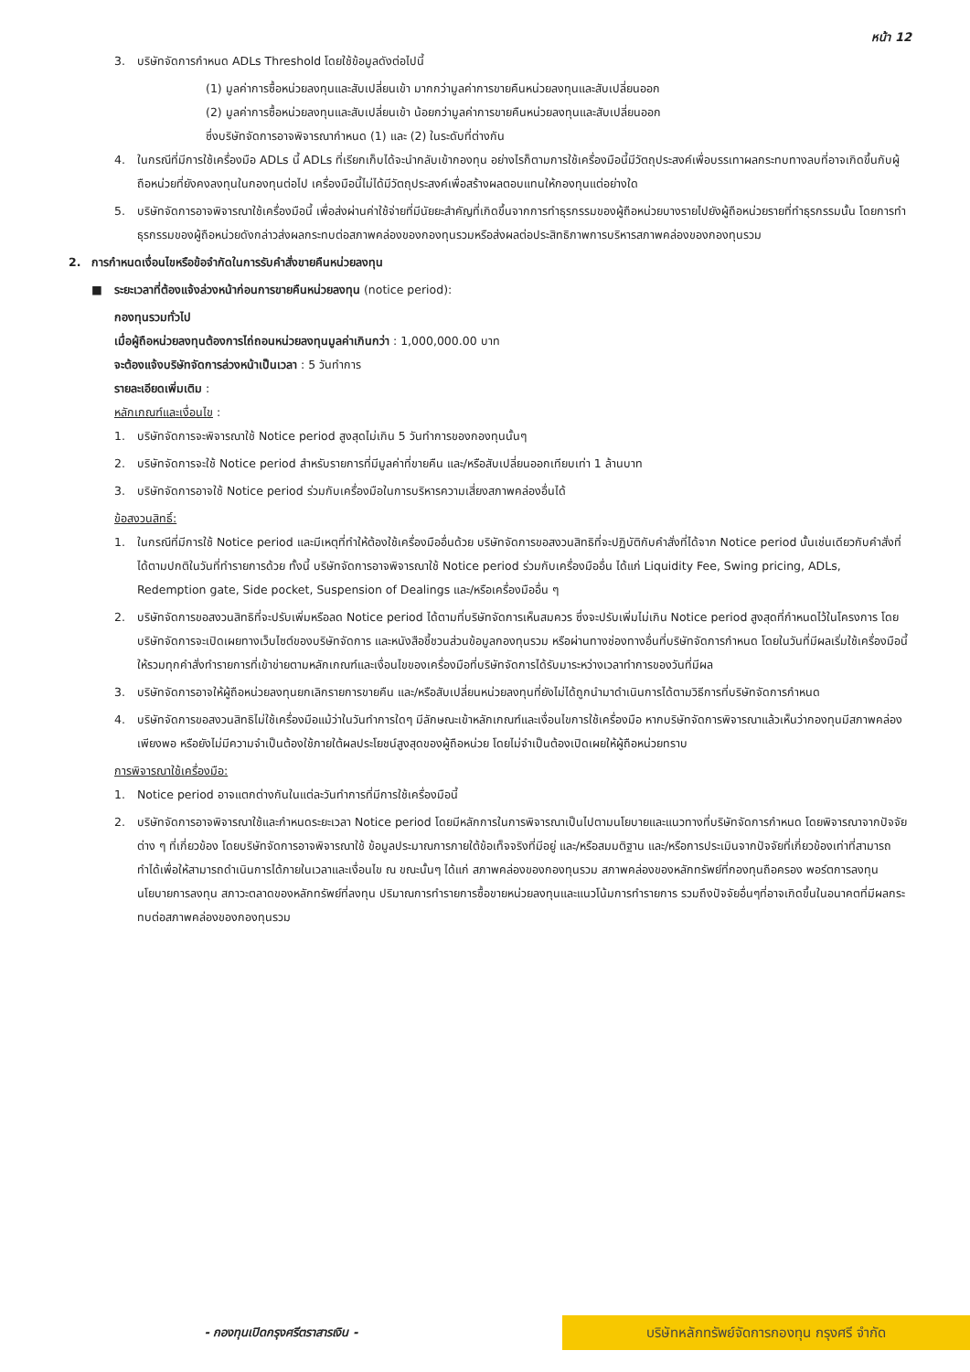หน้า 12
3. บริษัทจัดการกำหนด ADLs Threshold โดยใช้ข้อมูลดังต่อไปนี้
(1) มูลค่าการซื้อหน่วยลงทุนและสับเปลี่ยนเข้า มากกว่ามูลค่าการขายคืนหน่วยลงทุนและสับเปลี่ยนออก
(2) มูลค่าการซื้อหน่วยลงทุนและสับเปลี่ยนเข้า น้อยกว่ามูลค่าการขายคืนหน่วยลงทุนและสับเปลี่ยนออก
ซึ่งบริษัทจัดการอาจพิจารณากำหนด (1) และ (2) ในระดับที่ต่างกัน
4. ในกรณีที่มีการใช้เครื่องมือ ADLs นี้ ADLs ที่เรียกเก็บได้จะนำกลับเข้ากองทุน อย่างไรก็ตามการใช้เครื่องมือนี้มีวัตถุประสงค์เพื่อบรรเทาผลกระทบทางลบที่อาจเกิดขึ้นกับผู้ถือหน่วยที่ยังคงลงทุนในกองทุนต่อไป เครื่องมือนี้ไม่ได้มีวัตถุประสงค์เพื่อสร้างผลตอบแทนให้กองทุนแต่อย่างใด
5. บริษัทจัดการอาจพิจารณาใช้เครื่องมือนี้ เพื่อส่งผ่านค่าใช้จ่ายที่มีนัยยะสำคัญที่เกิดขึ้นจากการทำธุรกรรมของผู้ถือหน่วยบางรายไปยังผู้ถือหน่วยรายที่ทำธุรกรรมนั้น โดยการทำธุรกรรมของผู้ถือหน่วยดังกล่าวส่งผลกระทบต่อสภาพคล่องของกองทุนรวมหรือส่งผลต่อประสิทธิภาพการบริหารสภาพคล่องของกองทุนรวม
2. การกำหนดเงื่อนไขหรือข้อจำกัดในการรับคำสั่งขายคืนหน่วยลงทุน
■ ระยะเวลาที่ต้องแจ้งล่วงหน้าก่อนการขายคืนหน่วยลงทุน (notice period):
กองทุนรวมทั่วไป
เมื่อผู้ถือหน่วยลงทุนต้องการไถ่ถอนหน่วยลงทุนมูลค่าเกินกว่า : 1,000,000.00 บาท
จะต้องแจ้งบริษัทจัดการล่วงหน้าเป็นเวลา : 5 วันทำการ
รายละเอียดเพิ่มเติม :
หลักเกณฑ์และเงื่อนไข :
1. บริษัทจัดการจะพิจารณาใช้ Notice period สูงสุดไม่เกิน 5 วันทำการของกองทุนนั้นๆ
2. บริษัทจัดการจะใช้ Notice period สำหรับรายการที่มีมูลค่าที่ขายคืน และ/หรือสับเปลี่ยนออกเทียบเท่า 1 ล้านบาท
3. บริษัทจัดการอาจใช้ Notice period ร่วมกับเครื่องมือในการบริหารความเสี่ยงสภาพคล่องอื่นได้
ข้อสงวนสิทธิ์:
1. ในกรณีที่มีการใช้ Notice period และมีเหตุที่ทำให้ต้องใช้เครื่องมืออื่นด้วย บริษัทจัดการขอสงวนสิทธิที่จะปฏิบัติกับคำสั่งที่ได้จาก Notice period นั้นเช่นเดียวกับคำสั่งที่ได้ตามปกติในวันที่ทำรายการด้วย ทั้งนี้ บริษัทจัดการอาจพิจารณาใช้ Notice period ร่วมกับเครื่องมืออื่น ได้แก่ Liquidity Fee, Swing pricing, ADLs, Redemption gate, Side pocket, Suspension of Dealings และ/หรือเครื่องมืออื่น ๆ
2. บริษัทจัดการขอสงวนสิทธิที่จะปรับเพิ่มหรือลด Notice period ได้ตามที่บริษัทจัดการเห็นสมควร ซึ่งจะปรับเพิ่มไม่เกิน Notice period สูงสุดที่กำหนดไว้ในโครงการ โดยบริษัทจัดการจะเปิดเผยทางเว็บไซต์ของบริษัทจัดการ และหนังสือชี้ชวนส่วนข้อมูลกองทุนรวม หรือผ่านทางช่องทางอื่นที่บริษัทจัดการกำหนด โดยในวันที่มีผลเริ่มใช้เครื่องมือนี้ ให้รวมทุกคำสั่งทำรายการที่เข้าข่ายตามหลักเกณฑ์และเงื่อนไขของเครื่องมือที่บริษัทจัดการได้รับมาระหว่างเวลาทำการของวันที่มีผล
3. บริษัทจัดการอาจให้ผู้ถือหน่วยลงทุนยกเลิกรายการขายคืน และ/หรือสับเปลี่ยนหน่วยลงทุนที่ยังไม่ได้ถูกนำมาดำเนินการได้ตามวิธีการที่บริษัทจัดการกำหนด
4. บริษัทจัดการขอสงวนสิทธิไม่ใช้เครื่องมือแม้ว่าในวันทำการใดๆ มีลักษณะเข้าหลักเกณฑ์และเงื่อนไขการใช้เครื่องมือ หากบริษัทจัดการพิจารณาแล้วเห็นว่ากองทุนมีสภาพคล่องเพียงพอ หรือยังไม่มีความจำเป็นต้องใช้ภายใต้ผลประโยชน์สูงสุดของผู้ถือหน่วย โดยไม่จำเป็นต้องเปิดเผยให้ผู้ถือหน่วยทราบ
การพิจารณาใช้เครื่องมือ:
1. Notice period อาจแตกต่างกันในแต่ละวันทำการที่มีการใช้เครื่องมือนี้
2. บริษัทจัดการอาจพิจารณาใช้และกำหนดระยะเวลา Notice period โดยมีหลักการในการพิจารณาเป็นไปตามนโยบายและแนวทางที่บริษัทจัดการกำหนด โดยพิจารณาจากปัจจัยต่าง ๆ ที่เกี่ยวข้อง โดยบริษัทจัดการอาจพิจารณาใช้ ข้อมูลประมาณการภายใต้ข้อเท็จจริงที่มีอยู่ และ/หรือสมมติฐาน และ/หรือการประเมินจากปัจจัยที่เกี่ยวข้องเท่าที่สามารถทำได้เพื่อให้สามารถดำเนินการได้ภายในเวลาและเงื่อนไข ณ ขณะนั้นๆ ได้แก่ สภาพคล่องของกองทุนรวม สภาพคล่องของหลักทรัพย์ที่กองทุนถือครอง พอร์ตการลงทุน นโยบายการลงทุน สภาวะตลาดของหลักทรัพย์ที่ลงทุน ปริมาณการทำรายการซื้อขายหน่วยลงทุนและแนวโน้มการทำรายการ รวมถึงปัจจัยอื่นๆที่อาจเกิดขึ้นในอนาคตที่มีผลกระทบต่อสภาพคล่องของกองทุนรวม
- กองทุนเปิดกรุงศรีตราสารเงิน -
บริษัทหลักทรัพย์จัดการกองทุน กรุงศรี จำกัด